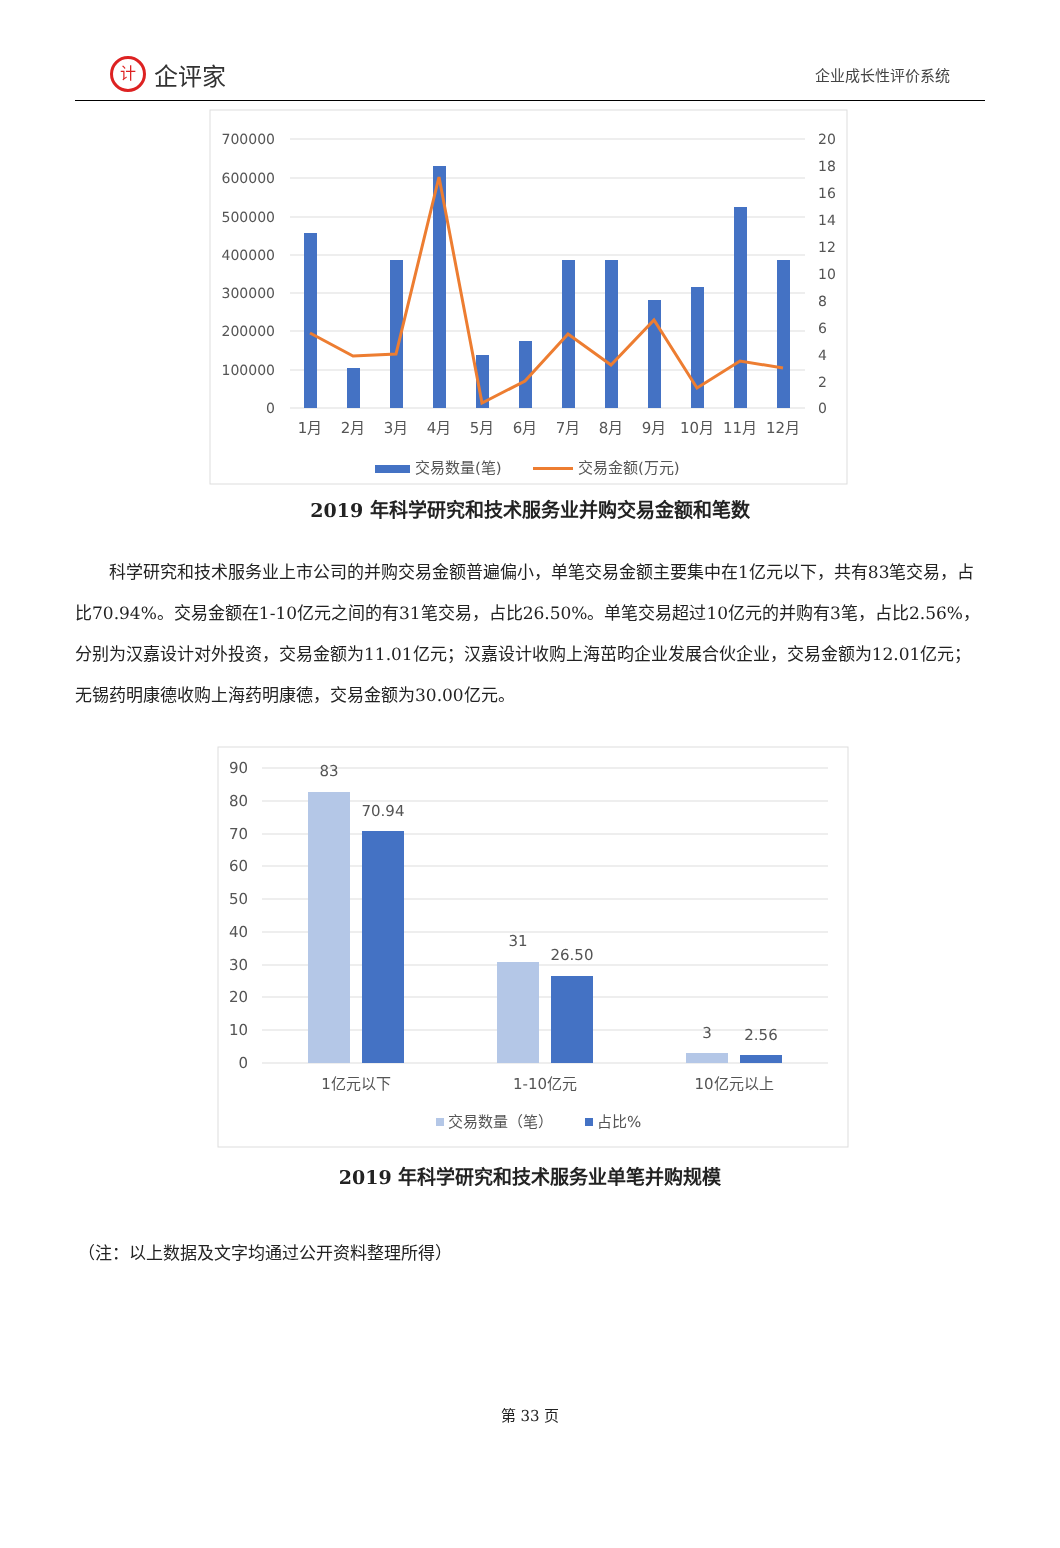计企评家
企业成长性评价系统
700000
600000
500000
400000
300000
200000
100000
0
20
18
16
14
12
10
8
6
4
2
0
1月
2月
3月
4月
5月
6月
7月
8月
9月
10月
11月
12月
交易数量(笔)
交易金额(万元)
2019 年科学研究和技术服务业并购交易金额和笔数
科学研究和技术服务业上市公司的并购交易金额普遍偏小，单笔交易金额主要集中在1亿元以下，共有83笔交易，占比70.94%。交易金额在1-10亿元之间的有31笔交易，占比26.50%。单笔交易超过10亿元的并购有3笔，占比2.56%，分别为汉嘉设计对外投资，交易金额为11.01亿元；汉嘉设计收购上海茁昀企业发展合伙企业，交易金额为12.01亿元；无锡药明康德收购上海药明康德，交易金额为30.00亿元。
90
80
70
60
50
40
30
20
10
0
83
70.94
31
26.50
3
2.56
1亿元以下
1-10亿元
10亿元以上
交易数量（笔）
占比%
2019 年科学研究和技术服务业单笔并购规模
（注：以上数据及文字均通过公开资料整理所得）
第 33 页